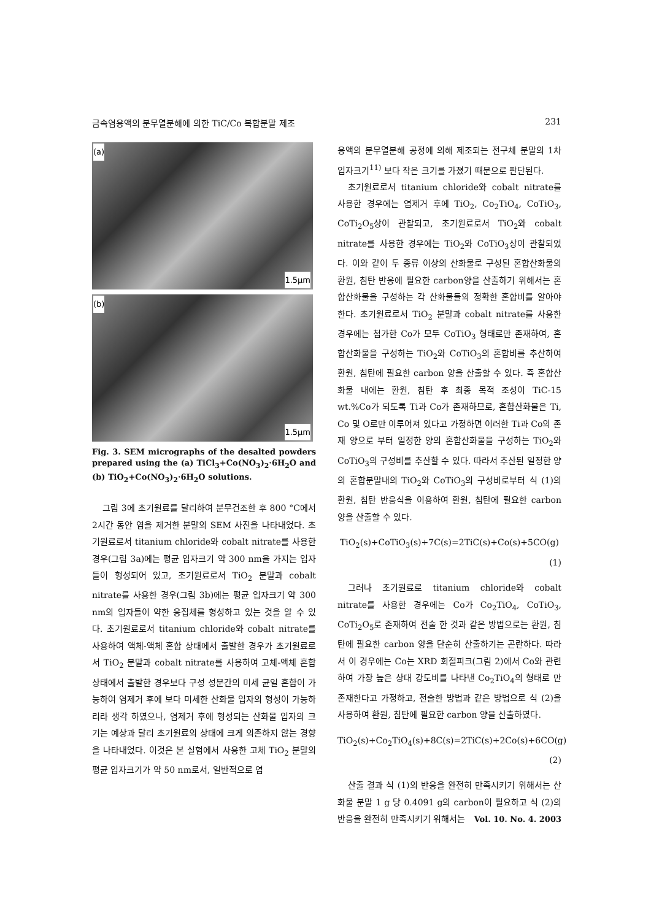금속염용액의 분무열분해에 의한 TiC/Co 복합분말 제조 231
(a)
1.5μm
(b)
1.5μm
Fig. 3. SEM micrographs of the desalted powders prepared using the (a) TiCl<sub>3</sub>+Co(NO<sub>3</sub>)<sub>2</sub>·6H<sub>2</sub>O and (b) TiO<sub>2</sub>+Co(NO<sub>3</sub>)<sub>2</sub>·6H<sub>2</sub>O solutions.
그림 3에 초기원료를 달리하여 분무건조한 후 800 °C에서 2시간 동안 염을 제거한 분말의 SEM 사진을 나타내었다. 초기원료로서 titanium chloride와 cobalt nitrate를 사용한 경우(그림 3a)에는 평균 입자크기 약 300 nm을 가지는 입자들이 형성되어 있고, 초기원료로서 TiO<sub>2</sub> 분말과 cobalt nitrate를 사용한 경우(그림 3b)에는 평균 입자크기 약 300 nm의 입자들이 약한 응집체를 형성하고 있는 것을 알 수 있다. 초기원료로서 titanium chloride와 cobalt nitrate를 사용하여 액체-액체 혼합 상태에서 출발한 경우가 초기원료로서 TiO<sub>2</sub> 분말과 cobalt nitrate를 사용하여 고체-액체 혼합 상태에서 출발한 경우보다 구성 성분간의 미세 균일 혼합이 가능하여 염제거 후에 보다 미세한 산화물 입자의 형성이 가능하리라 생각 하였으나, 염제거 후에 형성되는 산화물 입자의 크기는 예상과 달리 초기원료의 상태에 크게 의존하지 않는 경향을 나타내었다. 이것은 본 실험에서 사용한 고체 TiO<sub>2</sub> 분말의 평균 입자크기가 약 50 nm로서, 일반적으로 염
용액의 분무열분해 공정에 의해 제조되는 전구체 분말의 1차 입자크기<sup>11)</sup> 보다 작은 크기를 가졌기 때문으로 판단된다.
초기원료로서 titanium chloride와 cobalt nitrate를 사용한 경우에는 염제거 후에 TiO<sub>2</sub>, Co<sub>2</sub>TiO<sub>4</sub>, CoTiO<sub>3</sub>, CoTi<sub>2</sub>O<sub>5</sub>상이 관찰되고, 초기원료로서 TiO<sub>2</sub>와 cobalt nitrate를 사용한 경우에는 TiO<sub>2</sub>와 CoTiO<sub>3</sub>상이 관찰되었다. 이와 같이 두 종류 이상의 산화물로 구성된 혼합산화물의 환원, 침탄 반응에 필요한 carbon양을 산출하기 위해서는 혼합산화물을 구성하는 각 산화물들의 정확한 혼합비를 알아야 한다. 초기원료로서 TiO<sub>2</sub> 분말과 cobalt nitrate를 사용한 경우에는 첨가한 Co가 모두 CoTiO<sub>3</sub> 형태로만 존재하여, 혼합산화물을 구성하는 TiO<sub>2</sub>와 CoTiO<sub>3</sub>의 혼합비를 추산하여 환원, 침탄에 필요한 carbon 양을 산출할 수 있다. 즉 혼합산화물 내에는 환원, 침탄 후 최종 목적 조성이 TiC-15 wt.%Co가 되도록 Ti과 Co가 존재하므로, 혼합산화물은 Ti, Co 및 O로만 이루어져 있다고 가정하면 이러한 Ti과 Co의 존재 양으로 부터 일정한 양의 혼합산화물을 구성하는 TiO<sub>2</sub>와 CoTiO<sub>3</sub>의 구성비를 추산할 수 있다. 따라서 추산된 일정한 양의 혼합분말내의 TiO<sub>2</sub>와 CoTiO<sub>3</sub>의 구성비로부터 식 (1)의 환원, 침탄 반응식을 이용하여 환원, 침탄에 필요한 carbon 양을 산출할 수 있다.
TiO<sub>2</sub>(s)+CoTiO<sub>3</sub>(s)+7C(s)=2TiC(s)+Co(s)+5CO(g)
(1)
그러나 초기원료로 titanium chloride와 cobalt nitrate를 사용한 경우에는 Co가 Co<sub>2</sub>TiO<sub>4</sub>, CoTiO<sub>3</sub>, CoTi<sub>2</sub>O<sub>5</sub>로 존재하여 전술 한 것과 같은 방법으로는 환원, 침탄에 필요한 carbon 양을 단순히 산출하기는 곤란하다. 따라서 이 경우에는 Co는 XRD 회절피크(그림 2)에서 Co와 관련하여 가장 높은 상대 강도비를 나타낸 Co<sub>2</sub>TiO<sub>4</sub>의 형태로 만 존재한다고 가정하고, 전술한 방법과 같은 방법으로 식 (2)을 사용하여 환원, 침탄에 필요한 carbon 양을 산출하였다.
TiO<sub>2</sub>(s)+Co<sub>2</sub>TiO<sub>4</sub>(s)+8C(s)=2TiC(s)+2Co(s)+6CO(g)
(2)
산출 결과 식 (1)의 반응을 완전히 만족시키기 위해서는 산화물 분말 1 g 당 0.4091 g의 carbon이 필요하고 식 (2)의 반응을 완전히 만족시키기 위해서는
Vol. 10. No. 4. 2003